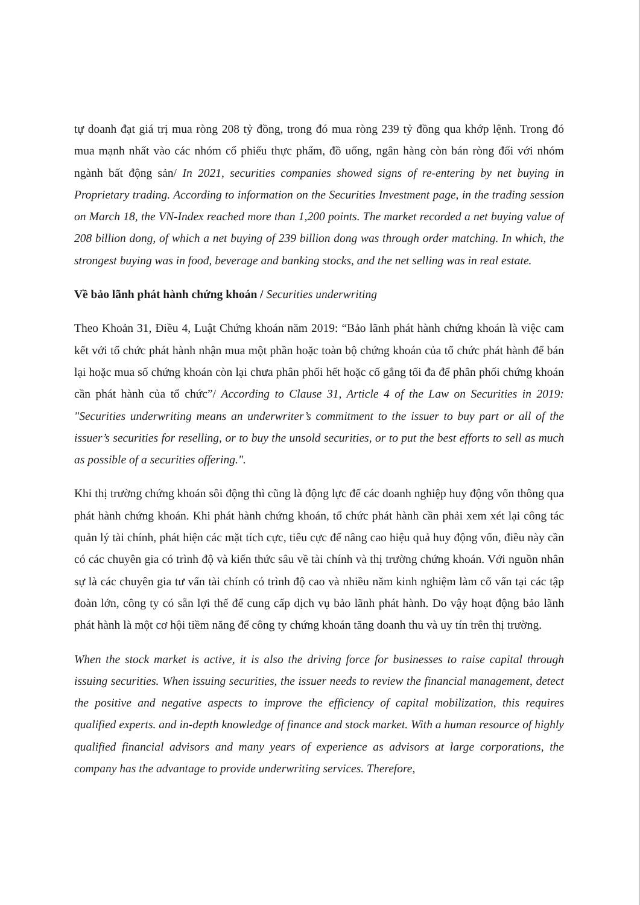tự doanh đạt giá trị mua ròng 208 tỷ đồng, trong đó mua ròng 239 tỷ đồng qua khớp lệnh. Trong đó mua mạnh nhất vào các nhóm cổ phiếu thực phẩm, đồ uống, ngân hàng còn bán ròng đối với nhóm ngành bất động sản/ In 2021, securities companies showed signs of re-entering by net buying in Proprietary trading. According to information on the Securities Investment page, in the trading session on March 18, the VN-Index reached more than 1,200 points. The market recorded a net buying value of 208 billion dong, of which a net buying of 239 billion dong was through order matching. In which, the strongest buying was in food, beverage and banking stocks, and the net selling was in real estate.
Về bảo lãnh phát hành chứng khoán / Securities underwriting
Theo Khoản 31, Điều 4, Luật Chứng khoán năm 2019: “Bảo lãnh phát hành chứng khoán là việc cam kết với tổ chức phát hành nhận mua một phần hoặc toàn bộ chứng khoán của tổ chức phát hành để bán lại hoặc mua số chứng khoán còn lại chưa phân phối hết hoặc cố gắng tối đa để phân phối chứng khoán cần phát hành của tổ chức”/ According to Clause 31, Article 4 of the Law on Securities in 2019: "Securities underwriting means an underwriter’s commitment to the issuer to buy part or all of the issuer’s securities for reselling, or to buy the unsold securities, or to put the best efforts to sell as much as possible of a securities offering.".
Khi thị trường chứng khoán sôi động thì cũng là động lực để các doanh nghiệp huy động vốn thông qua phát hành chứng khoán. Khi phát hành chứng khoán, tổ chức phát hành cần phải xem xét lại công tác quản lý tài chính, phát hiện các mặt tích cực, tiêu cực để nâng cao hiệu quả huy động vốn, điều này cần có các chuyên gia có trình độ và kiến thức sâu về tài chính và thị trường chứng khoán. Với nguồn nhân sự là các chuyên gia tư vấn tài chính có trình độ cao và nhiều năm kinh nghiệm làm cố vấn tại các tập đoàn lớn, công ty có sẵn lợi thế để cung cấp dịch vụ bảo lãnh phát hành. Do vậy hoạt động bảo lãnh phát hành là một cơ hội tiềm năng để công ty chứng khoán tăng doanh thu và uy tín trên thị trường.
When the stock market is active, it is also the driving force for businesses to raise capital through issuing securities. When issuing securities, the issuer needs to review the financial management, detect the positive and negative aspects to improve the efficiency of capital mobilization, this requires qualified experts. and in-depth knowledge of finance and stock market. With a human resource of highly qualified financial advisors and many years of experience as advisors at large corporations, the company has the advantage to provide underwriting services. Therefore,